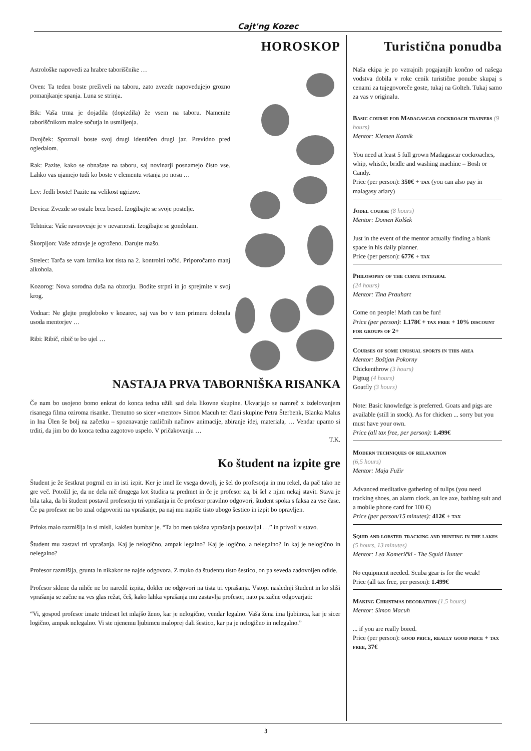Cajt'ng Kozec
HOROSKOP
Astrološke napovedi za hrabre taboriščnike …
Oven: Ta teden boste preživeli na taboru, zato zvezde napovedujejo grozno pomanjkanje spanja. Luna se strinja.
Bik: Vaša trma je dojadila (dopizdila) že vsem na taboru. Namenite taboriščnikom malce sočutja in usmiljenja.
Dvojček: Spoznali boste svoj drugi identičen drugi jaz. Previdno pred ogledalom.
Rak: Pazite, kako se obnašate na taboru, saj novinarji posnamejo čisto vse. Lahko vas ujamejo tudi ko boste v elementu vrtanja po nosu …
Lev: Jedli boste! Pazite na velikost ugrizov.
Devica: Zvezde so ostale brez besed. Izogibajte se svoje postelje.
Tehtnica: Vaše ravnovesje je v nevarnosti. Izogibajte se gondolam.
Škorpijon: Vaše zdravje je ogroženo. Darujte mašo.
Strelec: Tarča se vam izmika kot tista na 2. kontrolni točki. Priporočamo manj alkohola.
Kozorog: Nova sorodna duša na obzorju. Bodite strpni in jo sprejmite v svoj krog.
Vodnar: Ne glejte pregloboko v kozarec, saj vas bo v tem primeru doletela usoda mentorjev …
Ribi: Ribič, ribič te bo ujel …
NASTAJA PRVA TABORNIŠKA RISANKA
Če nam bo usojeno bomo enkrat do konca tedna užili sad dela likovne skupine. Ukvarjajo se namreč z izdelovanjem risanega filma oziroma risanke. Trenutno so sicer »mentor« Simon Macuh ter člani skupine Petra Šterbenk, Blanka Malus in Ina Ülen še bolj na začetku – spoznavanje različnih načinov animacije, zbiranje idej, materiala, … Vendar upamo si trditi, da jim bo do konca tedna zagotovo uspelo. V pričakovanju …
T.K.
Ko študent na izpite gre
Študent je že šestkrat pogrnil en in isti izpit. Ker je imel že vsega dovolj, je šel do profesorja in mu rekel, da pač tako ne gre več. Potožil je, da ne dela nič drugega kot študira ta predmet in če je profesor za, bi šel z njim nekaj stavit. Stava je bila taka, da bi študent postavil profesorju tri vprašanja in če profesor pravilno odgovori, študent spoka s faksa za vse čase. Če pa profesor ne bo znal odgovoriti na vprašanje, pa naj mu napiše tisto ubogo šestico in izpit bo opravljen.
Prfoks malo razmišlja in si misli, kakšen bumbar je. “Ta bo men takšna vprašanja postavljal …” in privoli v stavo.
Študent mu zastavi tri vprašanja. Kaj je nelogično, ampak legalno? Kaj je logično, a nelegalno? In kaj je nelogično in nelegalno?
Profesor razmišlja, grunta in nikakor ne najde odgovora. Z muko da študentu tisto šestico, on pa seveda zadovoljen odide.
Profesor sklene da nihče ne bo naredil izpita, dokler ne odgovori na tista tri vprašanja. Vstopi naslednji študent in ko sliši vprašanja se začne na ves glas režat, češ, kako lahka vprašanja mu zastavlja profesor, nato pa začne odgovarjati:
“Vi, gospod profesor imate trideset let mlajšo ženo, kar je nelogično, vendar legalno. Vaša žena ima ljubimca, kar je sicer logično, ampak nelegalno. Vi ste njenemu ljubimcu maloprej dali šestico, kar pa je nelogično in nelegalno.”
Turistična ponudba
Naša ekipa je po vztrajnih pogajanjih končno od našega vodstva dobila v roke cenik turistične ponube skupaj s cenami za tujegovoreče goste, tukaj na Golteh. Tukaj samo za vas v originalu.
Basic course for Madagascar cockroach trainers (9 hours)
Mentor: Klemen Kotnik
You need at least 5 full grown Madagascar cockroaches, whip, whistle, bridle and washing machine – Bosh or Candy.
Price (per person): 350€ + tax (you can also pay in malagasy ariary)
Jodel course (8 hours)
Mentor: Domen Kolšek
Just in the event of the mentor actually finding a blank space in his daily planner.
Price (per person): 677€ + tax
Philosophy of the curve integral
(24 hours)
Mentor: Tina Prauhart
Come on people! Math can be fun!
Price (per person): 1.178€ + tax free + 10% discount for groups of 2+
Courses of some unusual sports in this area
Mentor: Boštjan Pokorny
Chickenthrow (3 hours)
Pigtug (4 hours)
Goatfly (3 hours)
Note: Basic knowledge is preferred. Goats and pigs are available (still in stock). As for chicken ... sorry but you must have your own.
Price (all tax free, per person): 1.499€
Modern techniques of relaxation
(6,5 hours)
Mentor: Maja Fužir
Advanced meditative gathering of tulips (you need tracking shoes, an alarm clock, an ice axe, bathing suit and a mobile phone card for 100 €)
Price (per person/15 minutes): 412€ + tax
Squid and lobster tracking and hunting in the lakes (5 hours, 13 minutes)
Mentor: Lea Komerički - The Squid Hunter
No equipment needed. Scuba gear is for the weak!
Price (all tax free, per person): 1.499€
Making Christmas decoration (1,5 hours)
Mentor: Simon Macuh
... if you are really bored.
Price (per person): good price, really good price + tax free, 37€
3